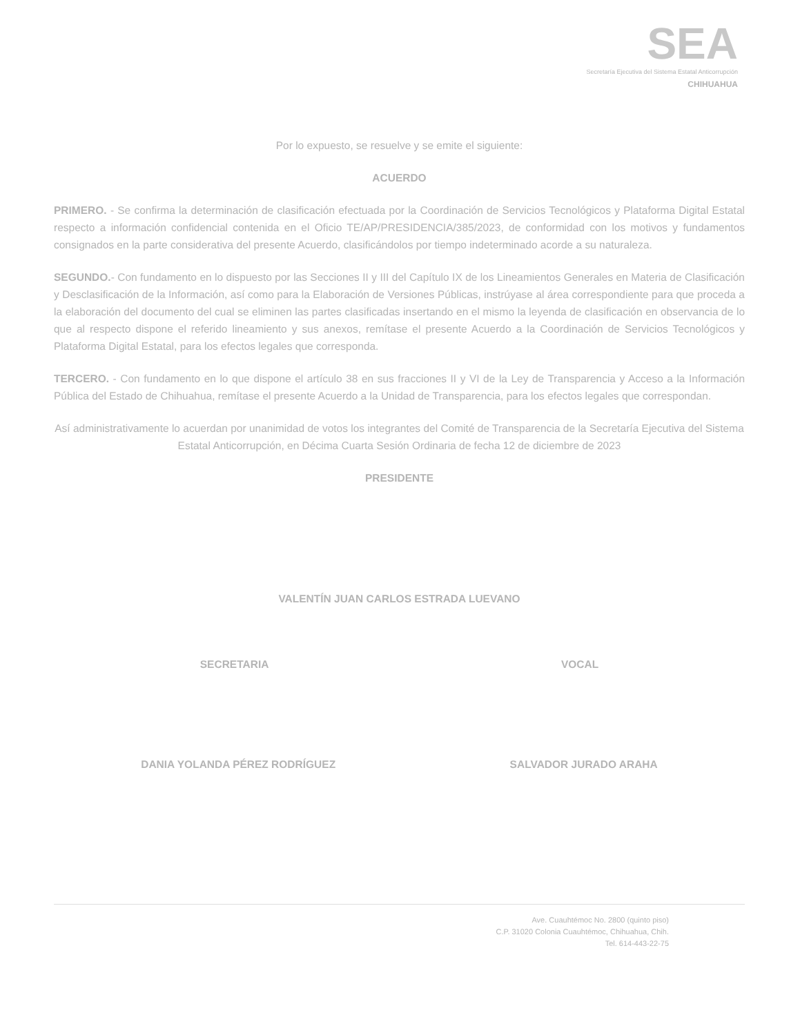SEA
Secretaría Ejecutiva del Sistema Estatal Anticorrupción
CHIHUAHUA
Por lo expuesto, se resuelve y se emite el siguiente:
ACUERDO
PRIMERO. - Se confirma la determinación de clasificación efectuada por la Coordinación de Servicios Tecnológicos y Plataforma Digital Estatal respecto a información confidencial contenida en el Oficio TE/AP/PRESIDENCIA/385/2023, de conformidad con los motivos y fundamentos consignados en la parte considerativa del presente Acuerdo, clasificándolos por tiempo indeterminado acorde a su naturaleza.
SEGUNDO.- Con fundamento en lo dispuesto por las Secciones II y III del Capítulo IX de los Lineamientos Generales en Materia de Clasificación y Desclasificación de la Información, así como para la Elaboración de Versiones Públicas, instrúyase al área correspondiente para que proceda a la elaboración del documento del cual se eliminen las partes clasificadas insertando en el mismo la leyenda de clasificación en observancia de lo que al respecto dispone el referido lineamiento y sus anexos, remítase el presente Acuerdo a la Coordinación de Servicios Tecnológicos y Plataforma Digital Estatal, para los efectos legales que corresponda.
TERCERO. - Con fundamento en lo que dispone el artículo 38 en sus fracciones II y VI de la Ley de Transparencia y Acceso a la Información Pública del Estado de Chihuahua, remítase el presente Acuerdo a la Unidad de Transparencia, para los efectos legales que correspondan.
Así administrativamente lo acuerdan por unanimidad de votos los integrantes del Comité de Transparencia de la Secretaría Ejecutiva del Sistema Estatal Anticorrupción, en Décima Cuarta Sesión Ordinaria de fecha 12 de diciembre de 2023
PRESIDENTE
VALENTÍN JUAN CARLOS ESTRADA LUEVANO
SECRETARIA VOCAL
DANIA YOLANDA PÉREZ RODRÍGUEZ SALVADOR JURADO ARAHA
Ave. Cuauhtémoc No. 2800 (quinto piso)
C.P. 31020 Colonia Cuauhtémoc, Chihuahua, Chih.
Tel. 614-443-22-75